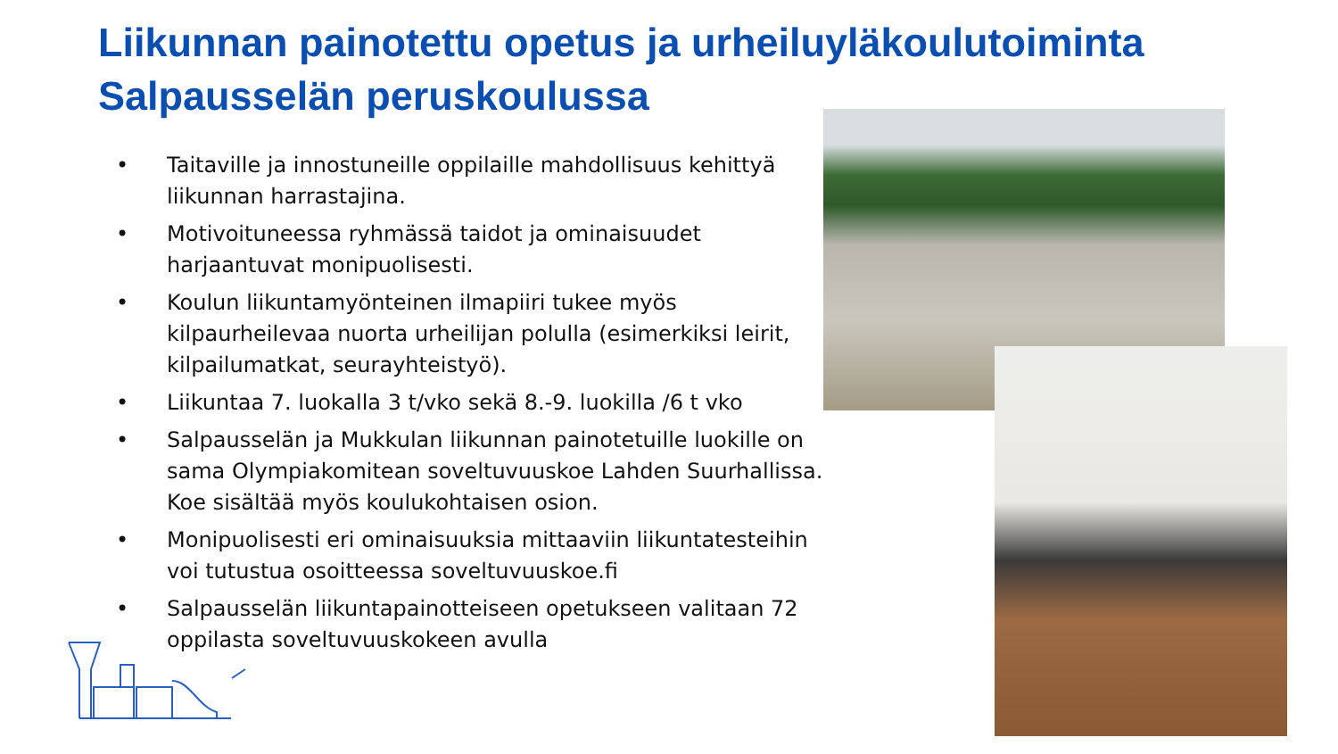Liikunnan painotettu opetus ja urheiluyläkoulutoiminta
Salpausselän peruskoulussa
• Taitaville ja innostuneille oppilaille mahdollisuus kehittyä liikunnan harrastajina.
• Motivoituneessa ryhmässä taidot ja ominaisuudet harjaantuvat monipuolisesti.
• Koulun liikuntamyönteinen ilmapiiri tukee myös kilpaurheilevaa nuorta urheilijan polulla (esimerkiksi leirit, kilpailumatkat, seurayhteistyö).
• Liikuntaa 7. luokalla 3 t/vko sekä 8.-9. luokilla /6 t vko
• Salpausselän ja Mukkulan liikunnan painotetuille luokille on sama Olympiakomitean soveltuvuuskoe Lahden Suurhallissa. Koe sisältää myös koulukohtaisen osion.
• Monipuolisesti eri ominaisuuksia mittaaviin liikuntatesteihin voi tutustua osoitteessa soveltuvuuskoe.fi
• Salpausselän liikuntapainotteiseen opetukseen valitaan 72 oppilasta soveltuvuuskokeen avulla